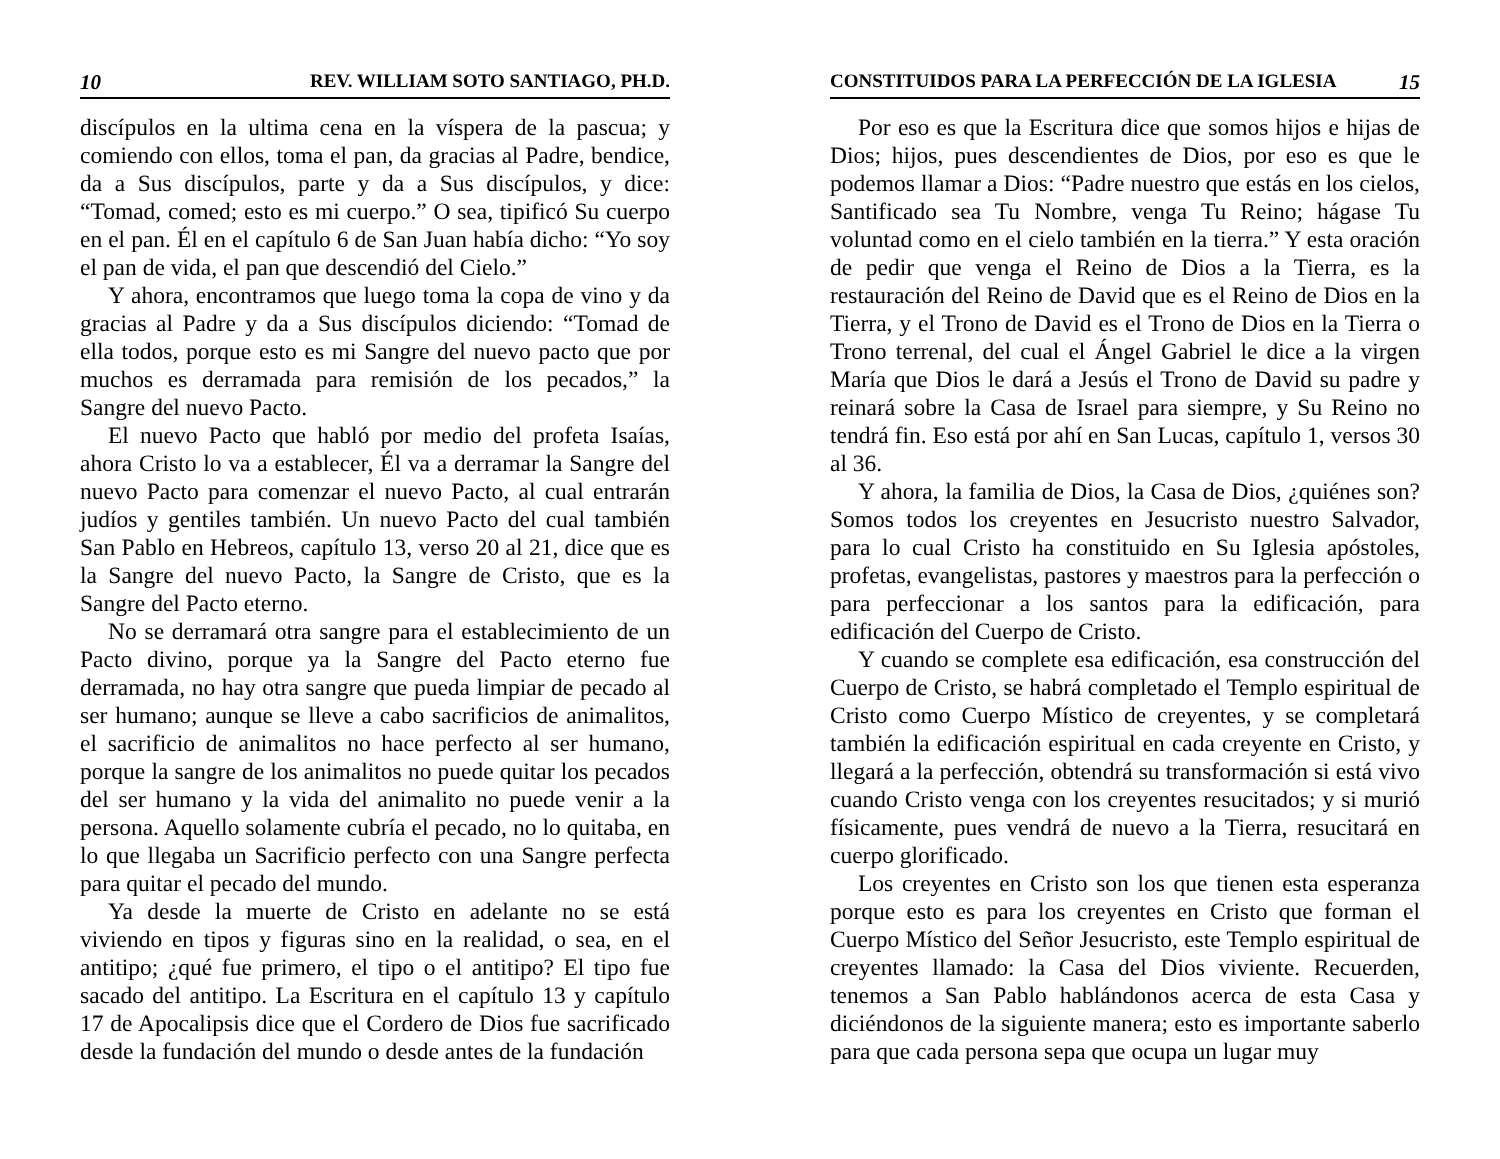10 REV. WILLIAM SOTO SANTIAGO, PH.D.
discípulos en la ultima cena en la víspera de la pascua; y comiendo con ellos, toma el pan, da gracias al Padre, bendice, da a Sus discípulos, parte y da a Sus discípulos, y dice: “Tomad, comed; esto es mi cuerpo.” O sea, tipificó Su cuerpo en el pan. Él en el capítulo 6 de San Juan había dicho: “Yo soy el pan de vida, el pan que descendió del Cielo.”
Y ahora, encontramos que luego toma la copa de vino y da gracias al Padre y da a Sus discípulos diciendo: “Tomad de ella todos, porque esto es mi Sangre del nuevo pacto que por muchos es derramada para remisión de los pecados,” la Sangre del nuevo Pacto.
El nuevo Pacto que habló por medio del profeta Isaías, ahora Cristo lo va a establecer, Él va a derramar la Sangre del nuevo Pacto para comenzar el nuevo Pacto, al cual entrarán judíos y gentiles también. Un nuevo Pacto del cual también San Pablo en Hebreos, capítulo 13, verso 20 al 21, dice que es la Sangre del nuevo Pacto, la Sangre de Cristo, que es la Sangre del Pacto eterno.
No se derramará otra sangre para el establecimiento de un Pacto divino, porque ya la Sangre del Pacto eterno fue derramada, no hay otra sangre que pueda limpiar de pecado al ser humano; aunque se lleve a cabo sacrificios de animalitos, el sacrificio de animalitos no hace perfecto al ser humano, porque la sangre de los animalitos no puede quitar los pecados del ser humano y la vida del animalito no puede venir a la persona. Aquello solamente cubría el pecado, no lo quitaba, en lo que llegaba un Sacrificio perfecto con una Sangre perfecta para quitar el pecado del mundo.
Ya desde la muerte de Cristo en adelante no se está viviendo en tipos y figuras sino en la realidad, o sea, en el antitipo; ¿qué fue primero, el tipo o el antitipo? El tipo fue sacado del antitipo. La Escritura en el capítulo 13 y capítulo 17 de Apocalipsis dice que el Cordero de Dios fue sacrificado desde la fundación del mundo o desde antes de la fundación
CONSTITUIDOS PARA LA PERFECCIÓN DE LA IGLESIA 15
Por eso es que la Escritura dice que somos hijos e hijas de Dios; hijos, pues descendientes de Dios, por eso es que le podemos llamar a Dios: “Padre nuestro que estás en los cielos, Santificado sea Tu Nombre, venga Tu Reino; hágase Tu voluntad como en el cielo también en la tierra.” Y esta oración de pedir que venga el Reino de Dios a la Tierra, es la restauración del Reino de David que es el Reino de Dios en la Tierra, y el Trono de David es el Trono de Dios en la Tierra o Trono terrenal, del cual el Ángel Gabriel le dice a la virgen María que Dios le dará a Jesús el Trono de David su padre y reinará sobre la Casa de Israel para siempre, y Su Reino no tendrá fin. Eso está por ahí en San Lucas, capítulo 1, versos 30 al 36.
Y ahora, la familia de Dios, la Casa de Dios, ¿quiénes son? Somos todos los creyentes en Jesucristo nuestro Salvador, para lo cual Cristo ha constituido en Su Iglesia apóstoles, profetas, evangelistas, pastores y maestros para la perfección o para perfeccionar a los santos para la edificación, para edificación del Cuerpo de Cristo.
Y cuando se complete esa edificación, esa construcción del Cuerpo de Cristo, se habrá completado el Templo espiritual de Cristo como Cuerpo Místico de creyentes, y se completará también la edificación espiritual en cada creyente en Cristo, y llegará a la perfección, obtendrá su transformación si está vivo cuando Cristo venga con los creyentes resucitados; y si murió físicamente, pues vendrá de nuevo a la Tierra, resucitará en cuerpo glorificado.
Los creyentes en Cristo son los que tienen esta esperanza porque esto es para los creyentes en Cristo que forman el Cuerpo Místico del Señor Jesucristo, este Templo espiritual de creyentes llamado: la Casa del Dios viviente. Recuerden, tenemos a San Pablo hablándonos acerca de esta Casa y diciéndonos de la siguiente manera; esto es importante saberlo para que cada persona sepa que ocupa un lugar muy